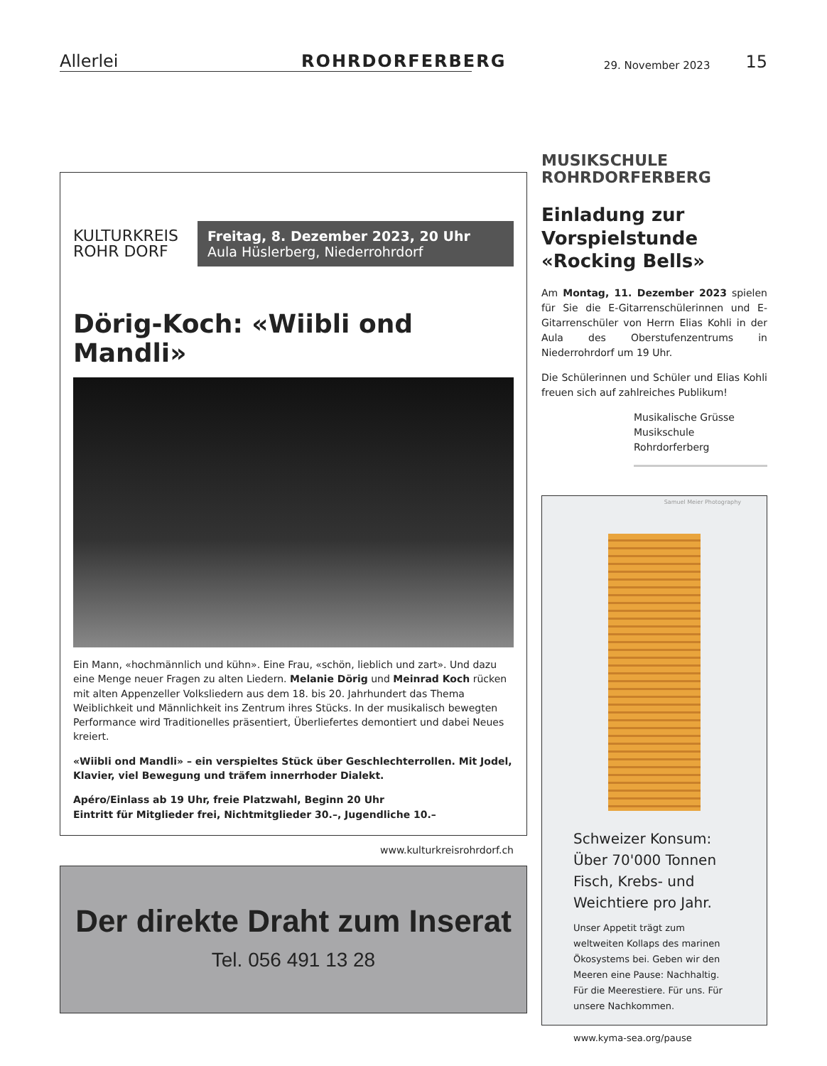Allerlei
ROHRDORFERBERG
29. November 2023
15
KULTURKREIS ROHR DORF
Freitag, 8. Dezember 2023, 20 Uhr
Aula Hüslerberg, Niederrohrdorf
Dörig-Koch: «Wiibli ond Mandli»
Ein Mann, «hochmännlich und kühn». Eine Frau, «schön, lieblich und zart». Und dazu eine Menge neuer Fragen zu alten Liedern. Melanie Dörig und Meinrad Koch rücken mit alten Appenzeller Volksliedern aus dem 18. bis 20. Jahrhundert das Thema Weiblichkeit und Männlichkeit ins Zentrum ihres Stücks. In der musikalisch bewegten Performance wird Traditionelles präsentiert, Überliefertes demontiert und dabei Neues kreiert.
«Wiibli ond Mandli» – ein verspieltes Stück über Geschlechterrollen. Mit Jodel, Klavier, viel Bewegung und träfem innerrhoder Dialekt.
Apéro/Einlass ab 19 Uhr, freie Platzwahl, Beginn 20 Uhr
Eintritt für Mitglieder frei, Nichtmitglieder 30.–, Jugendliche 10.–
www.kulturkreisrohrdorf.ch
Der direkte Draht zum Inserat
Tel. 056 491 13 28
MUSIKSCHULE
ROHRDORFERBERG
Einladung zur Vorspielstunde «Rocking Bells»
Am Montag, 11. Dezember 2023 spielen für Sie die E-Gitarrenschülerinnen und E-Gitarren­schüler von Herrn Elias Kohli in der Aula des Oberstufenzentrums in Niederrohrdorf um 19 Uhr.
Die Schülerinnen und Schüler und Elias Kohli freuen sich auf zahlreiches Publikum!
Musikalische Grüsse
Musikschule Rohrdorferberg
Samuel Meier Photography
Schweizer Konsum: Über 70'000 Tonnen Fisch, Krebs- und Weichtiere pro Jahr.
Unser Appetit trägt zum weltweiten Kollaps des marinen Ökosystems bei. Geben wir den Meeren eine Pause: Nachhaltig. Für die Meerestiere. Für uns. Für unsere Nachkommen.
www.kyma-sea.org/pause